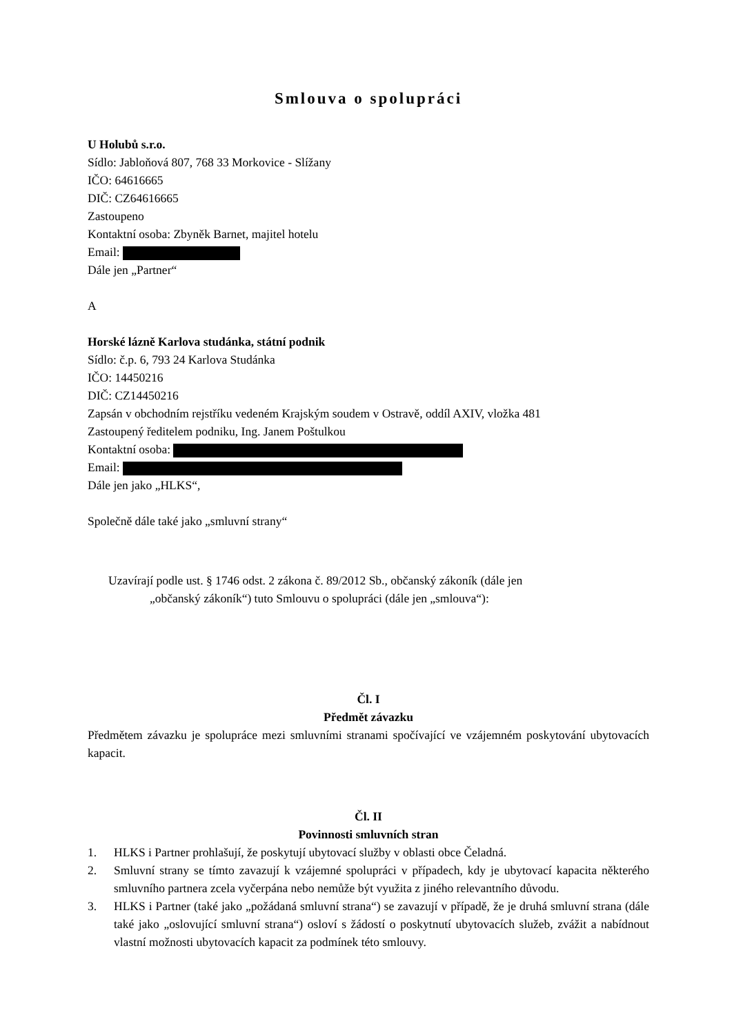Smlouva o spolupráci
U Holubů s.r.o.
Sídlo: Jabloňová 807, 768 33 Morkovice - Slížany
IČO: 64616665
DIČ: CZ64616665
Zastoupeno
Kontaktní osoba: Zbyněk Barnet, majitel hotelu
Email:
Dále jen „Partner“
A
Horské lázně Karlova studánka, státní podnik
Sídlo: č.p. 6, 793 24 Karlova Studánka
IČO: 14450216
DIČ: CZ14450216
Zapsán v obchodním rejstříku vedeném Krajským soudem v Ostravě, oddíl AXIV, vložka 481
Zastoupený ředitelem podniku, Ing. Janem Poštulkou
Kontaktní osoba:
Email:
Dále jen jako „HLKS“,
Společně dále také jako „smluvní strany“
Uzavírají podle ust. § 1746 odst. 2 zákona č. 89/2012 Sb., občanský zákoník (dále jen
„občanský zákoník“) tuto Smlouvu o spolupráci (dále jen „smlouva“):
Čl. I
Předmět závazku
Předmětem závazku je spolupráce mezi smluvními stranami spočívající ve vzájemném poskytování ubytovacích kapacit.
Čl. II
Povinnosti smluvních stran
1. HLKS i Partner prohlašují, že poskytují ubytovací služby v oblasti obce Čeladná.
2. Smluvní strany se tímto zavazují k vzájemné spolupráci v případech, kdy je ubytovací kapacita některého smluvního partnera zcela vyčerpána nebo nemůže být využita z jiného relevantního důvodu.
3. HLKS i Partner (také jako „požádaná smluvní strana“) se zavazují v případě, že je druhá smluvní strana (dále také jako „oslovující smluvní strana“) osloví s žádostí o poskytnutí ubytovacích služeb, zvážit a nabídnout vlastní možnosti ubytovacích kapacit za podmínek této smlouvy.